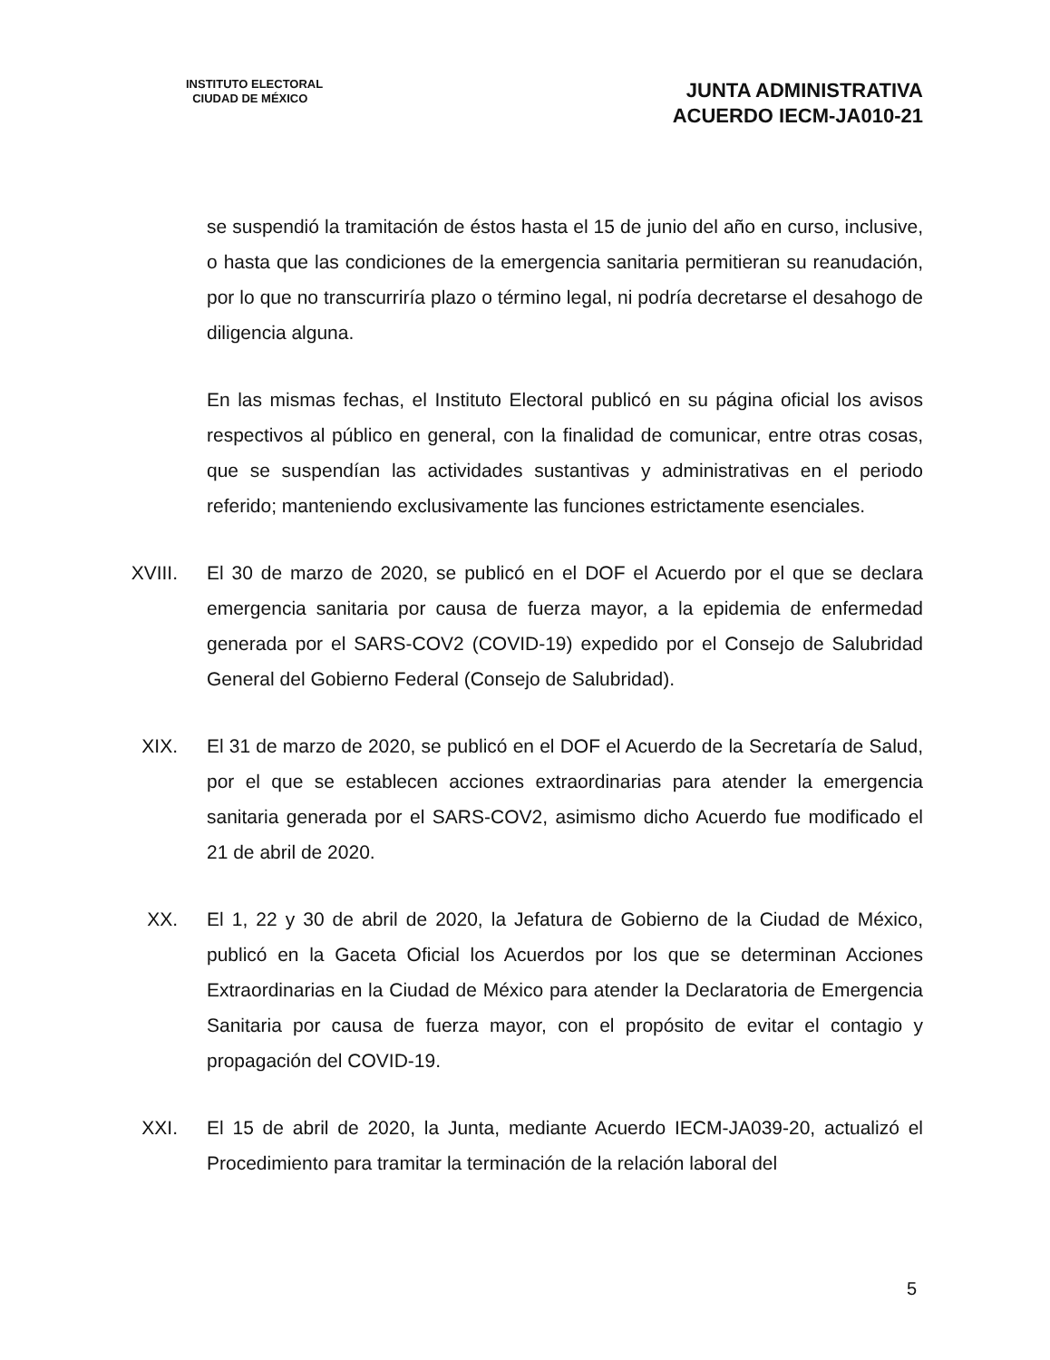INSTITUTO ELECTORAL
CIUDAD DE MÉXICO
JUNTA ADMINISTRATIVA
ACUERDO IECM-JA010-21
se suspendió la tramitación de éstos hasta el 15 de junio del año en curso, inclusive, o hasta que las condiciones de la emergencia sanitaria permitieran su reanudación, por lo que no transcurriría plazo o término legal, ni podría decretarse el desahogo de diligencia alguna.
En las mismas fechas, el Instituto Electoral publicó en su página oficial los avisos respectivos al público en general, con la finalidad de comunicar, entre otras cosas, que se suspendían las actividades sustantivas y administrativas en el periodo referido; manteniendo exclusivamente las funciones estrictamente esenciales.
XVIII. El 30 de marzo de 2020, se publicó en el DOF el Acuerdo por el que se declara emergencia sanitaria por causa de fuerza mayor, a la epidemia de enfermedad generada por el SARS-COV2 (COVID-19) expedido por el Consejo de Salubridad General del Gobierno Federal (Consejo de Salubridad).
XIX. El 31 de marzo de 2020, se publicó en el DOF el Acuerdo de la Secretaría de Salud, por el que se establecen acciones extraordinarias para atender la emergencia sanitaria generada por el SARS-COV2, asimismo dicho Acuerdo fue modificado el 21 de abril de 2020.
XX. El 1, 22 y 30 de abril de 2020, la Jefatura de Gobierno de la Ciudad de México, publicó en la Gaceta Oficial los Acuerdos por los que se determinan Acciones Extraordinarias en la Ciudad de México para atender la Declaratoria de Emergencia Sanitaria por causa de fuerza mayor, con el propósito de evitar el contagio y propagación del COVID-19.
XXI. El 15 de abril de 2020, la Junta, mediante Acuerdo IECM-JA039-20, actualizó el Procedimiento para tramitar la terminación de la relación laboral del
5